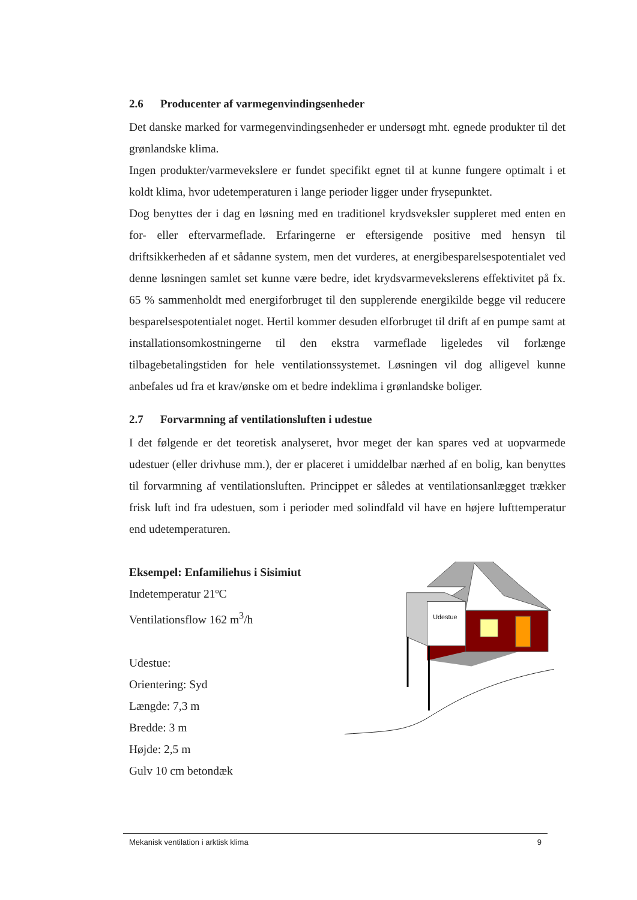2.6 Producenter af varmegenvindingsenheder
Det danske marked for varmegenvindingsenheder er undersøgt mht. egnede produkter til det grønlandske klima.
Ingen produkter/varmevekslere er fundet specifikt egnet til at kunne fungere optimalt i et koldt klima, hvor udetemperaturen i lange perioder ligger under frysepunktet.
Dog benyttes der i dag en løsning med en traditionel krydsveksler suppleret med enten en for- eller eftervarmeflade. Erfaringerne er eftersigende positive med hensyn til driftsikkerheden af et sådanne system, men det vurderes, at energibesparelsespotentialet ved denne løsningen samlet set kunne være bedre, idet krydsvarmevekslerens effektivitet på fx. 65 % sammenholdt med energiforbruget til den supplerende energikilde begge vil reducere besparelsespotentialet noget. Hertil kommer desuden elforbruget til drift af en pumpe samt at installationsomkostningerne til den ekstra varmeflade ligeledes vil forlænge tilbagebetalingstiden for hele ventilationssystemet. Løsningen vil dog alligevel kunne anbefales ud fra et krav/ønske om et bedre indeklima i grønlandske boliger.
2.7 Forvarmning af ventilationsluften i udestue
I det følgende er det teoretisk analyseret, hvor meget der kan spares ved at uopvarmede udestuer (eller drivhuse mm.), der er placeret i umiddelbar nærhed af en bolig, kan benyttes til forvarmning af ventilationsluften. Princippet er således at ventilationsanlægget trækker frisk luft ind fra udestuen, som i perioder med solindfald vil have en højere lufttemperatur end udetemperaturen.
Eksempel: Enfamiliehus i Sisimiut
Indetemperatur 21ºC
Ventilationsflow 162 m<sup>3</sup>/h
Udestue:
Orientering: Syd
Længde: 7,3 m
Bredde: 3 m
Højde: 2,5 m
Gulv 10 cm betondæk
Udestue
Mekanisk ventilation i arktisk klima 9